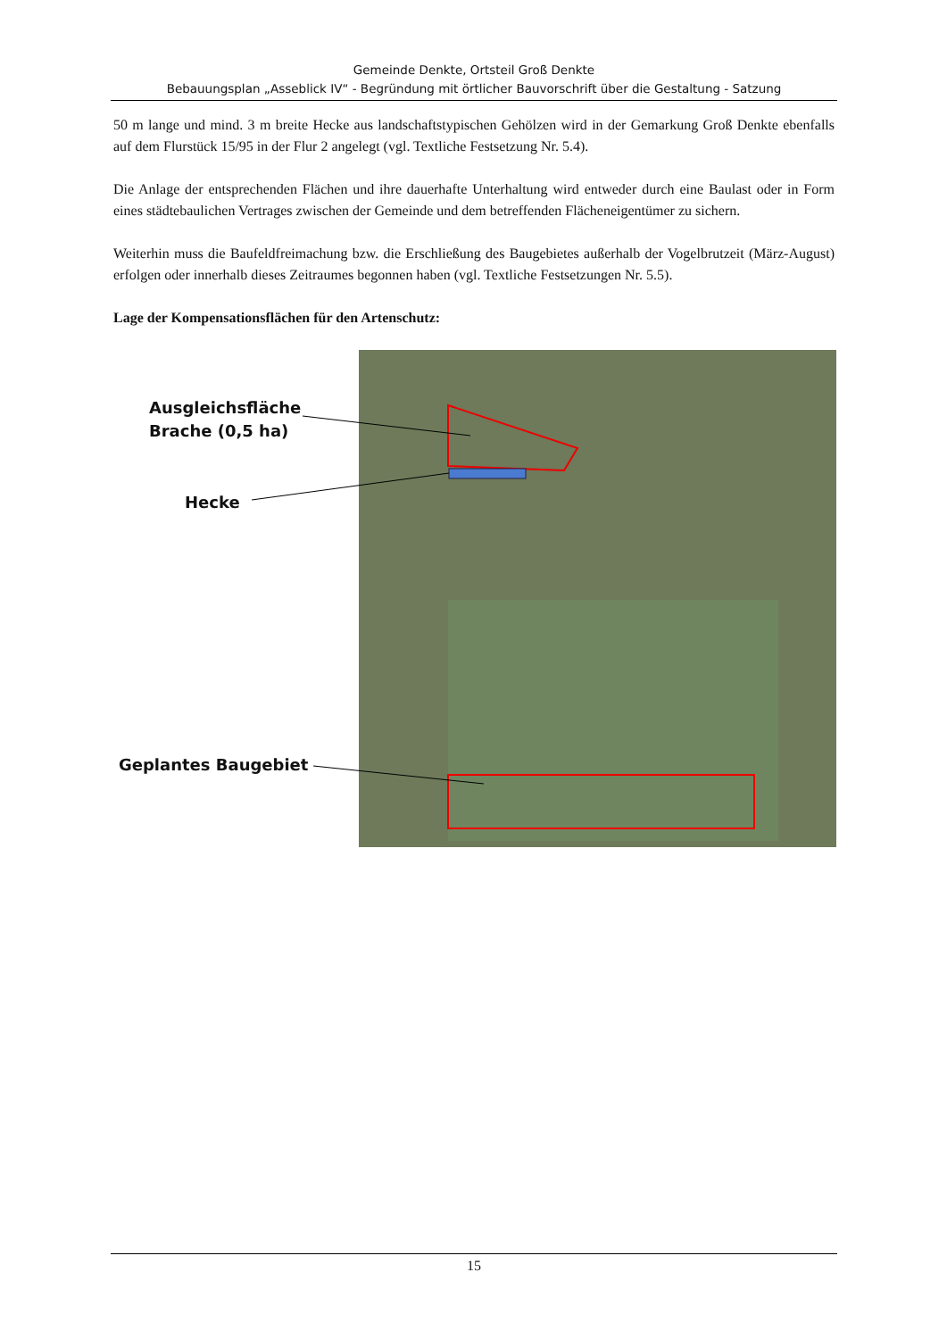Gemeinde Denkte, Ortsteil Groß Denkte
Bebauungsplan „Asseblick IV“ - Begründung mit örtlicher Bauvorschrift über die Gestaltung - Satzung
50 m lange und mind. 3 m breite Hecke aus landschaftstypischen Gehölzen wird in der Gemarkung Groß Denkte ebenfalls auf dem Flurstück 15/95 in der Flur 2 angelegt (vgl. Textliche Festsetzung Nr. 5.4).
Die Anlage der entsprechenden Flächen und ihre dauerhafte Unterhaltung wird entweder durch eine Baulast oder in Form eines städtebaulichen Vertrages zwischen der Gemeinde und dem betreffenden Flächeneigentümer zu sichern.
Weiterhin muss die Baufeldfreimachung bzw. die Erschließung des Baugebietes außerhalb der Vogelbrutzeit (März-August) erfolgen oder innerhalb dieses Zeitraumes begonnen haben (vgl. Textliche Festsetzungen Nr. 5.5).
Lage der Kompensationsflächen für den Artenschutz:
Ausgleichsfläche
Brache (0,5 ha)
Hecke
Geplantes Baugebiet
15